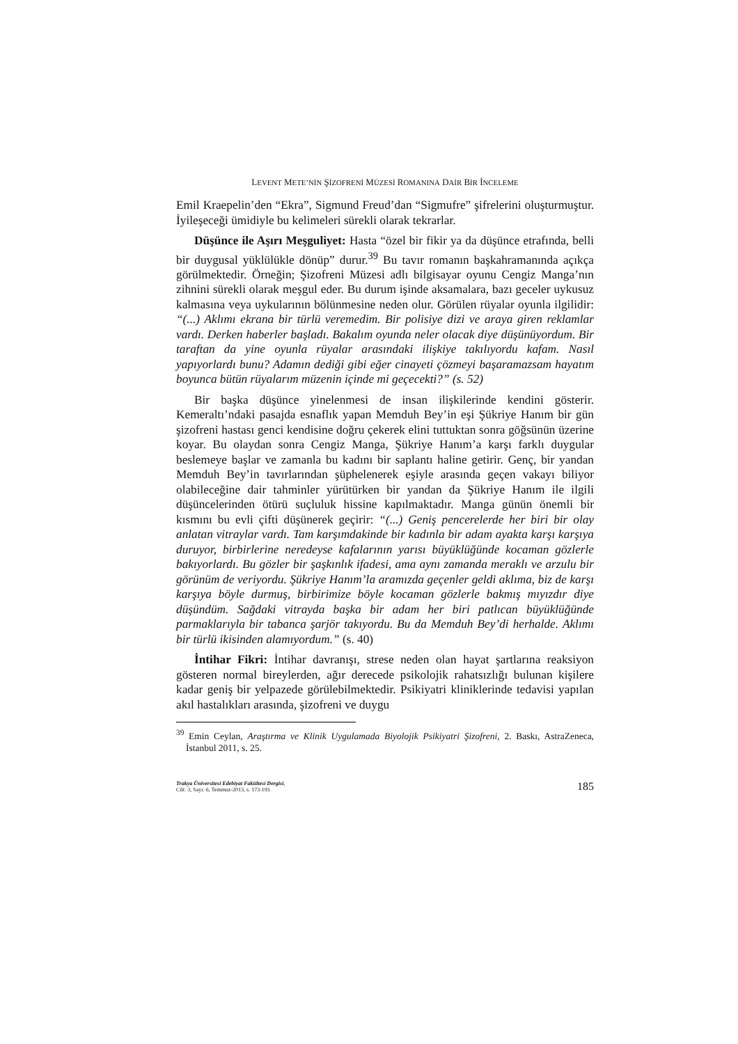LEVENT METE’NİN ŞİZOFRENİ MÜZESİ ROMANINA DAİR BİR İNCELEME
Emil Kraepelin’den “Ekra”, Sigmund Freud’dan “Sigmufre” şifrelerini oluşturmuştur. İyileşeceği ümidiyle bu kelimeleri sürekli olarak tekrarlar.
Düşünce ile Aşırı Meşguliyet: Hasta “özel bir fikir ya da düşünce etrafında, belli bir duygusal yüklülükle dönüp” durur.<sup>39</sup> Bu tavır romanın başkahramanında açıkça görülmektedir. Örneğin; Şizofreni Müzesi adlı bilgisayar oyunu Cengiz Manga’nın zihnini sürekli olarak meşgul eder. Bu durum işinde aksamalara, bazı geceler uykusuz kalmasına veya uykularının bölünmesine neden olur. Görülen rüyalar oyunla ilgilidir: “(...) Aklımı ekrana bir türlü veremedim. Bir polisiye dizi ve araya giren reklamlar vardı. Derken haberler başladı. Bakalım oyunda neler olacak diye düşünüyordum. Bir taraftan da yine oyunla rüyalar arasındaki ilişkiye takılıyordu kafam. Nasıl yapıyorlardı bunu? Adamın dediği gibi eğer cinayeti çözmeyi başaramazsam hayatım boyunca bütün rüyalarım müzenin içinde mi geçecekti?” (s. 52)
Bir başka düşünce yinelenmesi de insan ilişkilerinde kendini gösterir. Kemeraltı’ndaki pasajda esnaflık yapan Memduh Bey’in eşi Şükriye Hanım bir gün şizofreni hastası genci kendisine doğru çekerek elini tuttuktan sonra göğsünün üzerine koyar. Bu olaydan sonra Cengiz Manga, Şükriye Hanım’a karşı farklı duygular beslemeye başlar ve zamanla bu kadını bir saplantı haline getirir. Genç, bir yandan Memduh Bey’in tavırlarından şüphelenerek eşiyle arasında geçen vakayı biliyor olabileceğine dair tahminler yürütürken bir yandan da Şükriye Hanım ile ilgili düşüncelerinden ötürü suçluluk hissine kapılmaktadır. Manga günün önemli bir kısmını bu evli çifti düşünerek geçirir: “(...) Geniş pencerelerde her biri bir olay anlatan vitraylar vardı. Tam karşımdakinde bir kadınla bir adam ayakta karşı karşıya duruyor, birbirlerine neredeyse kafalarının yarısı büyüklüğünde kocaman gözlerle bakıyorlardı. Bu gözler bir şaşkınlık ifadesi, ama aynı zamanda meraklı ve arzulu bir görünüm de veriyordu. Şükriye Hanım’la aramızda geçenler geldi aklıma, biz de karşı karşıya böyle durmuş, birbirimize böyle kocaman gözlerle bakmış mıyızdır diye düşündüm. Sağdaki vitrayda başka bir adam her biri patlıcan büyüklüğünde parmaklarıyla bir tabanca şarjör takıyordu. Bu da Memduh Bey’di herhalde. Aklımı bir türlü ikisinden alamıyordum.” (s. 40)
İntihar Fikri: İntihar davranışı, strese neden olan hayat şartlarına reaksiyon gösteren normal bireylerden, ağır derecede psikolojik rahatsızlığı bulunan kişilere kadar geniş bir yelpazede görülebilmektedir. Psikiyatri kliniklerinde tedavisi yapılan akıl hastalıkları arasında, şizofreni ve duygu
<sup>39</sup> Emin Ceylan, Araştırma ve Klinik Uygulamada Biyolojik Psikiyatri Şizofreni, 2. Baskı, AstraZeneca, İstanbul 2011, s. 25.
Trakya Üniversitesi Edebiyat Fakültesi Dergisi,
Cilt: 3, Sayı: 6, Temmuz-2013, s. 173-193
185